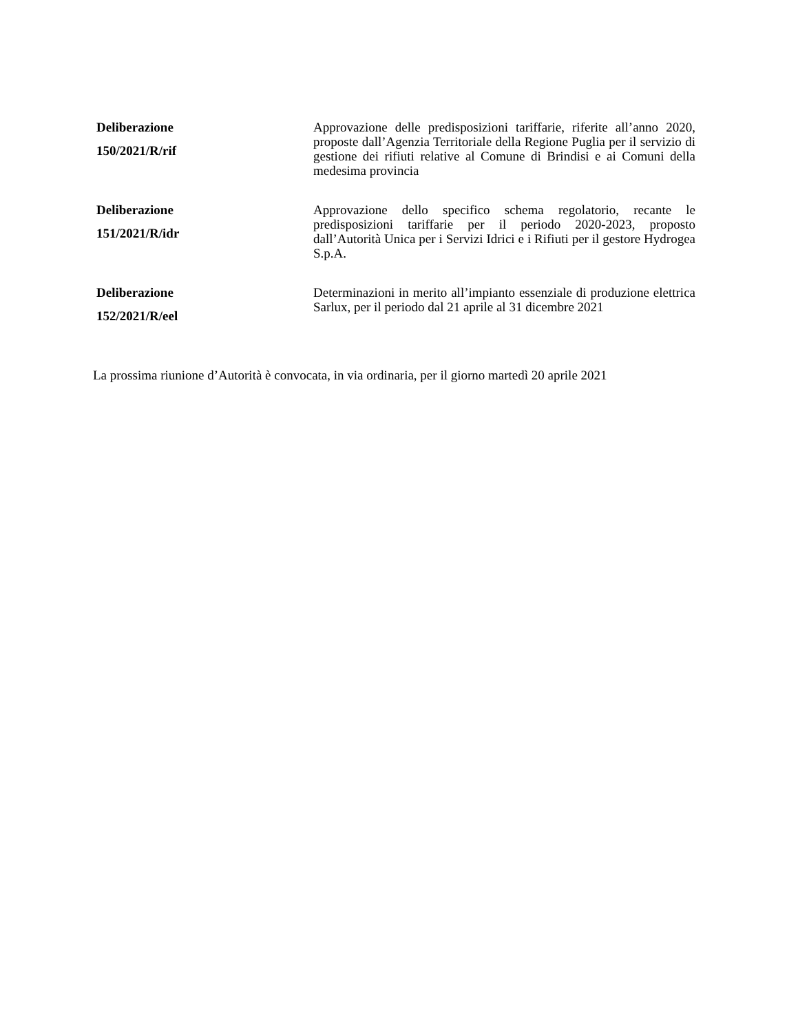| Deliberazione 150/2021/R/rif | Approvazione delle predisposizioni tariffarie, riferite all’anno 2020, proposte dall’Agenzia Territoriale della Regione Puglia per il servizio di gestione dei rifiuti relative al Comune di Brindisi e ai Comuni della medesima provincia |
| Deliberazione 151/2021/R/idr | Approvazione dello specifico schema regolatorio, recante le predisposizioni tariffarie per il periodo 2020-2023, proposto dall’Autorità Unica per i Servizi Idrici e i Rifiuti per il gestore Hydrogea S.p.A. |
| Deliberazione 152/2021/R/eel | Determinazioni in merito all’impianto essenziale di produzione elettrica Sarlux, per il periodo dal 21 aprile al 31 dicembre 2021 |
La prossima riunione d’Autorità è convocata, in via ordinaria, per il giorno martedì 20 aprile 2021